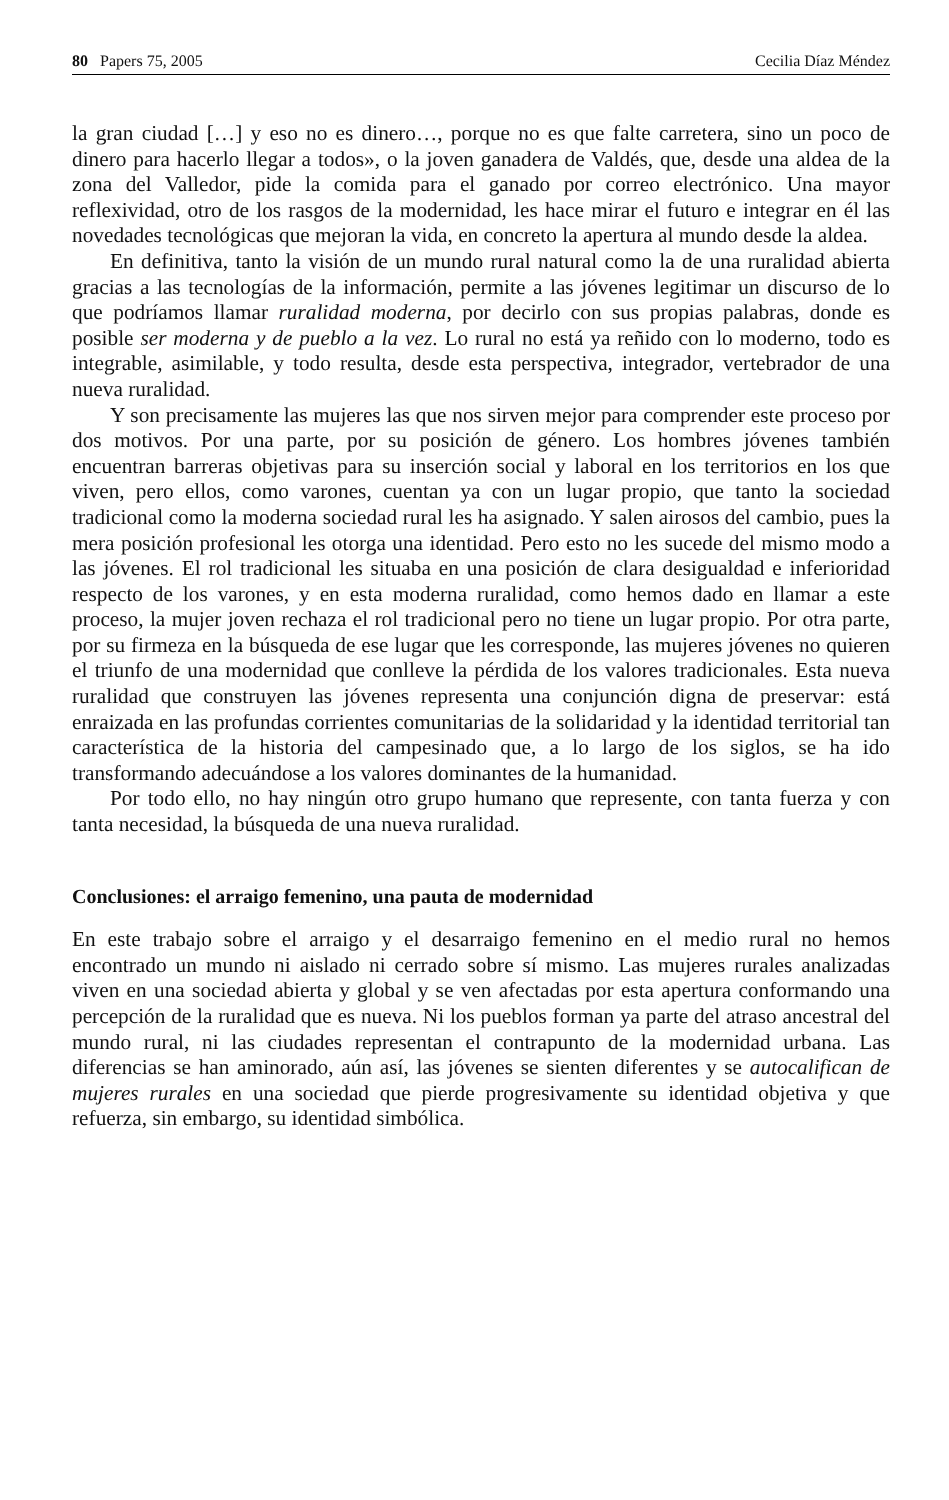80 Papers 75, 2005 Cecilia Díaz Méndez
la gran ciudad […] y eso no es dinero…, porque no es que falte carretera, sino un poco de dinero para hacerlo llegar a todos», o la joven ganadera de Valdés, que, desde una aldea de la zona del Valledor, pide la comida para el ganado por correo electrónico. Una mayor reflexividad, otro de los rasgos de la modernidad, les hace mirar el futuro e integrar en él las novedades tecnológicas que mejoran la vida, en concreto la apertura al mundo desde la aldea.
En definitiva, tanto la visión de un mundo rural natural como la de una ruralidad abierta gracias a las tecnologías de la información, permite a las jóvenes legitimar un discurso de lo que podríamos llamar ruralidad moderna, por decirlo con sus propias palabras, donde es posible ser moderna y de pueblo a la vez. Lo rural no está ya reñido con lo moderno, todo es integrable, asimilable, y todo resulta, desde esta perspectiva, integrador, vertebrador de una nueva ruralidad.
Y son precisamente las mujeres las que nos sirven mejor para comprender este proceso por dos motivos. Por una parte, por su posición de género. Los hombres jóvenes también encuentran barreras objetivas para su inserción social y laboral en los territorios en los que viven, pero ellos, como varones, cuentan ya con un lugar propio, que tanto la sociedad tradicional como la moderna sociedad rural les ha asignado. Y salen airosos del cambio, pues la mera posición profesional les otorga una identidad. Pero esto no les sucede del mismo modo a las jóvenes. El rol tradicional les situaba en una posición de clara desigualdad e inferioridad respecto de los varones, y en esta moderna ruralidad, como hemos dado en llamar a este proceso, la mujer joven rechaza el rol tradicional pero no tiene un lugar propio. Por otra parte, por su firmeza en la búsqueda de ese lugar que les corresponde, las mujeres jóvenes no quieren el triunfo de una modernidad que conlleve la pérdida de los valores tradicionales. Esta nueva ruralidad que construyen las jóvenes representa una conjunción digna de preservar: está enraizada en las profundas corrientes comunitarias de la solidaridad y la identidad territorial tan característica de la historia del campesinado que, a lo largo de los siglos, se ha ido transformando adecuándose a los valores dominantes de la humanidad.
Por todo ello, no hay ningún otro grupo humano que represente, con tanta fuerza y con tanta necesidad, la búsqueda de una nueva ruralidad.
Conclusiones: el arraigo femenino, una pauta de modernidad
En este trabajo sobre el arraigo y el desarraigo femenino en el medio rural no hemos encontrado un mundo ni aislado ni cerrado sobre sí mismo. Las mujeres rurales analizadas viven en una sociedad abierta y global y se ven afectadas por esta apertura conformando una percepción de la ruralidad que es nueva. Ni los pueblos forman ya parte del atraso ancestral del mundo rural, ni las ciudades representan el contrapunto de la modernidad urbana. Las diferencias se han aminorado, aún así, las jóvenes se sienten diferentes y se autocalifican de mujeres rurales en una sociedad que pierde progresivamente su identidad objetiva y que refuerza, sin embargo, su identidad simbólica.